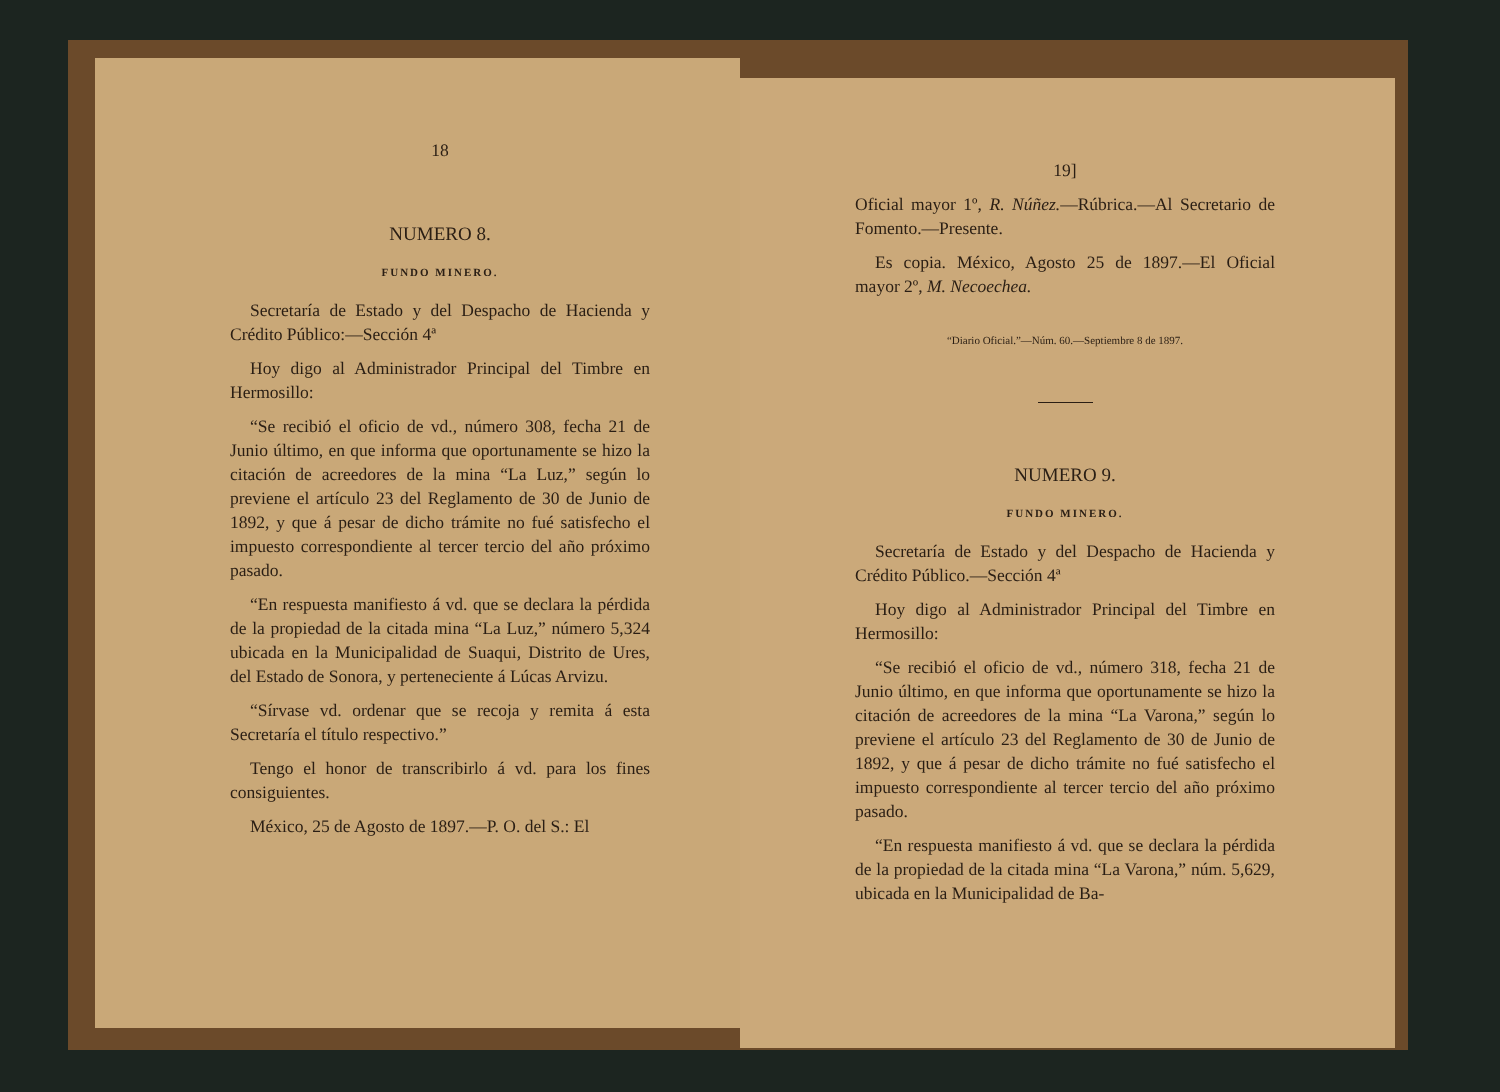18
NUMERO 8.
FUNDO MINERO.
Secretaría de Estado y del Despacho de Hacienda y Crédito Público:—Sección 4ª
Hoy digo al Administrador Principal del Timbre en Hermosillo:
“Se recibió el oficio de vd., número 308, fecha 21 de Junio último, en que informa que oportunamente se hizo la citación de acreedores de la mina “La Luz,” según lo previene el artículo 23 del Reglamento de 30 de Junio de 1892, y que á pesar de dicho trámite no fué satisfecho el impuesto correspondiente al tercer tercio del año próximo pasado.
“En respuesta manifiesto á vd. que se declara la pérdida de la propiedad de la citada mina “La Luz,” número 5,324 ubicada en la Municipalidad de Suaqui, Distrito de Ures, del Estado de Sonora, y perteneciente á Lúcas Arvizu.
“Sírvase vd. ordenar que se recoja y remita á esta Secretaría el título respectivo.”
Tengo el honor de transcribirlo á vd. para los fines consiguientes.
México, 25 de Agosto de 1897.—P. O. del S.: El
19]
Oficial mayor 1º, R. Núñez.—Rúbrica.—Al Secretario de Fomento.—Presente.
Es copia. México, Agosto 25 de 1897.—El Oficial mayor 2º, M. Necoechea.
“Diario Oficial.”—Núm. 60.—Septiembre 8 de 1897.
NUMERO 9.
FUNDO MINERO.
Secretaría de Estado y del Despacho de Hacienda y Crédito Público.—Sección 4ª
Hoy digo al Administrador Principal del Timbre en Hermosillo:
“Se recibió el oficio de vd., número 318, fecha 21 de Junio último, en que informa que oportunamente se hizo la citación de acreedores de la mina “La Varona,” según lo previene el artículo 23 del Reglamento de 30 de Junio de 1892, y que á pesar de dicho trámite no fué satisfecho el impuesto correspondiente al tercer tercio del año próximo pasado.
“En respuesta manifiesto á vd. que se declara la pérdida de la propiedad de la citada mina “La Varona,” núm. 5,629, ubicada en la Municipalidad de Ba-